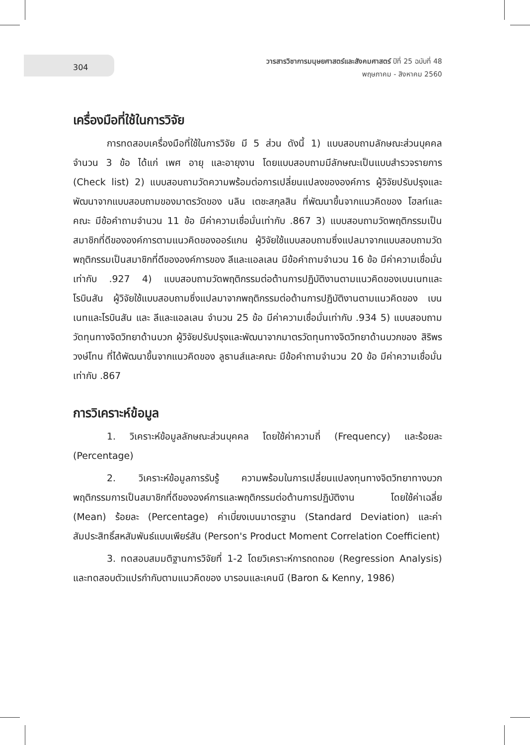304
วารสารวิชาการมนุษยศาสตร์และสังคมศาสตร์ ปีที่ 25 ฉบับที่ 48
พฤษภาคม - สิงหาคม 2560
เครื่องมือที่ใช้ในการวิจัย
การทดสอบเครื่องมือที่ใช้ในการวิจัย มี 5 ส่วน ดังนี้ 1) แบบสอบถามลักษณะส่วนบุคคล จำนวน 3 ข้อ ได้แก่ เพศ อายุ และอายุงาน โดยแบบสอบถามมีลักษณะเป็นแบบสำรวจรายการ (Check list) 2) แบบสอบถามวัดความพร้อมต่อการเปลี่ยนแปลงขององค์การ ผู้วิจัยปรับปรุงและพัฒนาจากแบบสอบถามของมาตรวัดของ นลิน เตชะสกุลสิน ที่พัฒนาขึ้นจากแนวคิดของ โฮลท์และคณะ มีข้อคำถามจำนวน 11 ข้อ มีค่าความเชื่อมั่นเท่ากับ .867 3) แบบสอบถามวัดพฤติกรรมเป็นสมาชิกที่ดีขององค์การตามแนวคิดของออร์แกน ผู้วิจัยใช้แบบสอบถามซึ่งแปลมาจากแบบสอบถามวัดพฤติกรรมเป็นสมาชิกที่ดีขององค์การของ ลีและแอลเลน มีข้อคำถามจำนวน 16 ข้อ มีค่าความเชื่อมั่นเท่ากับ .927 4) แบบสอบถามวัดพฤติกรรมต่อต้านการปฏิบัติงานตามแนวคิดของเบนเนทและโรบินสัน ผู้วิจัยใช้แบบสอบถามซึ่งแปลมาจากพฤติกรรมต่อต้านการปฏิบัติงานตามแนวคิดของ เบนเนทและโรบินสัน และ ลีและแอลเลน จำนวน 25 ข้อ มีค่าความเชื่อมั่นเท่ากับ .934 5) แบบสอบถามวัดทุนทางจิตวิทยาด้านบวก ผู้วิจัยปรับปรุงและพัฒนาจากมาตรวัดทุนทางจิตวิทยาด้านบวกของ สิริพร วงษ์โทน ที่ได้พัฒนาขึ้นจากแนวคิดของ ลูธานส์และคณะ มีข้อคำถามจำนวน 20 ข้อ มีค่าความเชื่อมั่นเท่ากับ .867
การวิเคราะห์ข้อมูล
1. วิเคราะห์ข้อมูลลักษณะส่วนบุคคล โดยใช้ค่าความถี่ (Frequency) และร้อยละ (Percentage)
2. วิเคราะห์ข้อมูลการรับรู้ ความพร้อมในการเปลี่ยนแปลงทุนทางจิตวิทยาทางบวก พฤติกรรมการเป็นสมาชิกที่ดีขององค์การและพฤติกรรมต่อต้านการปฏิบัติงาน โดยใช้ค่าเฉลี่ย (Mean) ร้อยละ (Percentage) ค่าเบี่ยงเบนมาตรฐาน (Standard Deviation) และค่าสัมประสิทธิ์สหสัมพันธ์แบบเพียร์สัน (Person's Product Moment Correlation Coefficient)
3. ทดสอบสมมติฐานการวิจัยที่ 1-2 โดยวิเคราะห์การถดถอย (Regression Analysis) และทดสอบตัวแปรกำกับตามแนวคิดของ บารอนและเคนนี (Baron & Kenny, 1986)